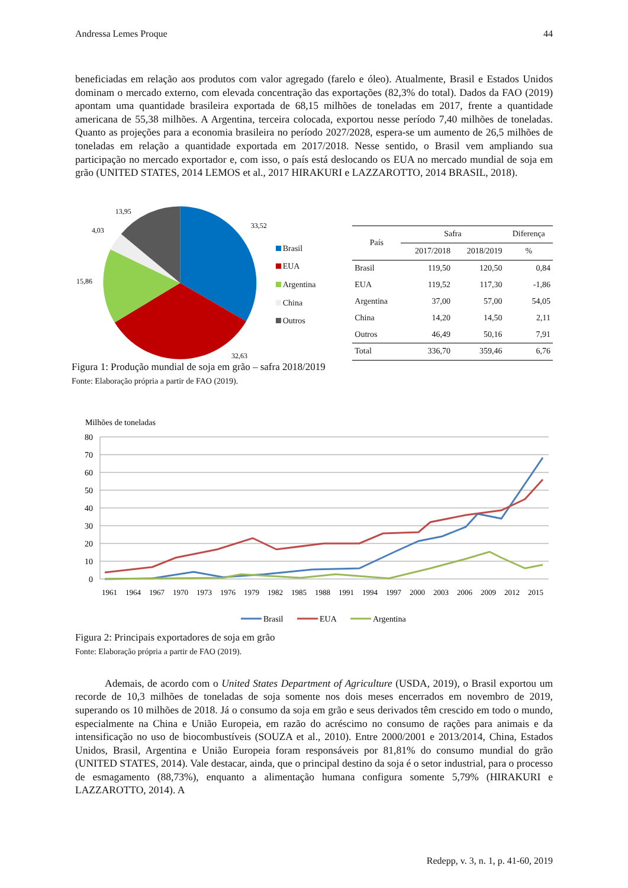Andressa Lemes Proque 44
beneficiadas em relação aos produtos com valor agregado (farelo e óleo). Atualmente, Brasil e Estados Unidos dominam o mercado externo, com elevada concentração das exportações (82,3% do total). Dados da FAO (2019) apontam uma quantidade brasileira exportada de 68,15 milhões de toneladas em 2017, frente a quantidade americana de 55,38 milhões. A Argentina, terceira colocada, exportou nesse período 7,40 milhões de toneladas. Quanto as projeções para a economia brasileira no período 2027/2028, espera-se um aumento de 26,5 milhões de toneladas em relação a quantidade exportada em 2017/2018. Nesse sentido, o Brasil vem ampliando sua participação no mercado exportador e, com isso, o país está deslocando os EUA no mercado mundial de soja em grão (UNITED STATES, 2014 LEMOS et al., 2017 HIRAKURI e LAZZAROTTO, 2014 BRASIL, 2018).
13,95
33,52
4,03
15,86
32,63
Brasil
EUA
Argentina
China
Outros
| País | Safra | | Diferença |
| --- | --- | --- | --- |
| | 2017/2018 | 2018/2019 | % |
| Brasil | 119,50 | 120,50 | 0,84 |
| EUA | 119,52 | 117,30 | -1,86 |
| Argentina | 37,00 | 57,00 | 54,05 |
| China | 14,20 | 14,50 | 2,11 |
| Outros | 46,49 | 50,16 | 7,91 |
| Total | 336,70 | 359,46 | 6,76 |
Figura 1: Produção mundial de soja em grão – safra 2018/2019
Fonte: Elaboração própria a partir de FAO (2019).
Milhões de toneladas
80
70
60
50
40
30
20
10
0
1961
1964
1967
1970
1973
1976
1979
1982
1985
1988
1991
1994
1997
2000
2003
2006
2009
2012
2015
Brasil
EUA
Argentina
Figura 2: Principais exportadores de soja em grão
Fonte: Elaboração própria a partir de FAO (2019).
Ademais, de acordo com o United States Department of Agriculture (USDA, 2019), o Brasil exportou um recorde de 10,3 milhões de toneladas de soja somente nos dois meses encerrados em novembro de 2019, superando os 10 milhões de 2018. Já o consumo da soja em grão e seus derivados têm crescido em todo o mundo, especialmente na China e União Europeia, em razão do acréscimo no consumo de rações para animais e da intensificação no uso de biocombustíveis (SOUZA et al., 2010). Entre 2000/2001 e 2013/2014, China, Estados Unidos, Brasil, Argentina e União Europeia foram responsáveis por 81,81% do consumo mundial do grão (UNITED STATES, 2014). Vale destacar, ainda, que o principal destino da soja é o setor industrial, para o processo de esmagamento (88,73%), enquanto a alimentação humana configura somente 5,79% (HIRAKURI e LAZZAROTTO, 2014). A
Redepp, v. 3, n. 1, p. 41-60, 2019